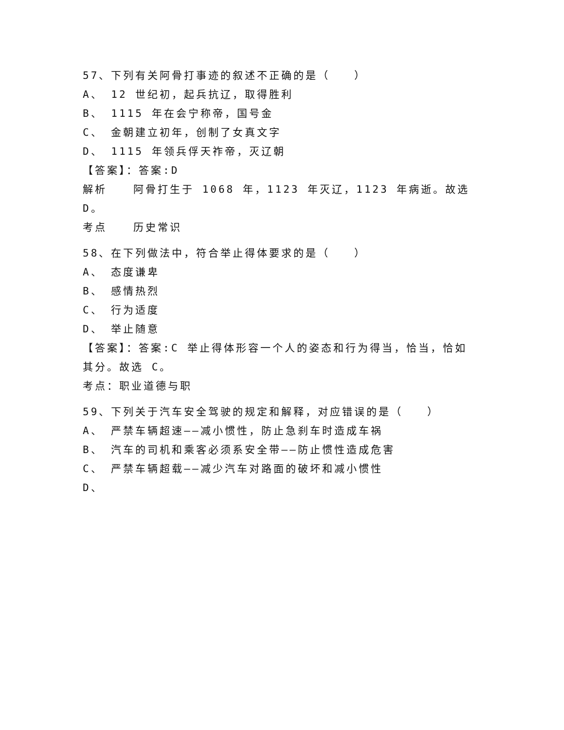57、下列有关阿骨打事迹的叙述不正确的是（　　）
A、 12 世纪初，起兵抗辽，取得胜利
B、 1115 年在会宁称帝，国号金
C、 金朝建立初年，创制了女真文字
D、 1115 年领兵俘天祚帝，灭辽朝
【答案】：答案:D
解析 阿骨打生于 1068 年，1123 年灭辽，1123 年病逝。故选 D。
考点 历史常识
58、在下列做法中，符合举止得体要求的是（　　）
A、 态度谦卑
B、 感情热烈
C、 行为适度
D、 举止随意
【答案】：答案:C 举止得体形容一个人的姿态和行为得当，恰当，恰如其分。故选 C。
考点：职业道德与职
59、下列关于汽车安全驾驶的规定和解释，对应错误的是（　　）
A、 严禁车辆超速——减小惯性，防止急刹车时造成车祸
B、 汽车的司机和乘客必须系安全带——防止惯性造成危害
C、 严禁车辆超载——减少汽车对路面的破坏和减小惯性
D、